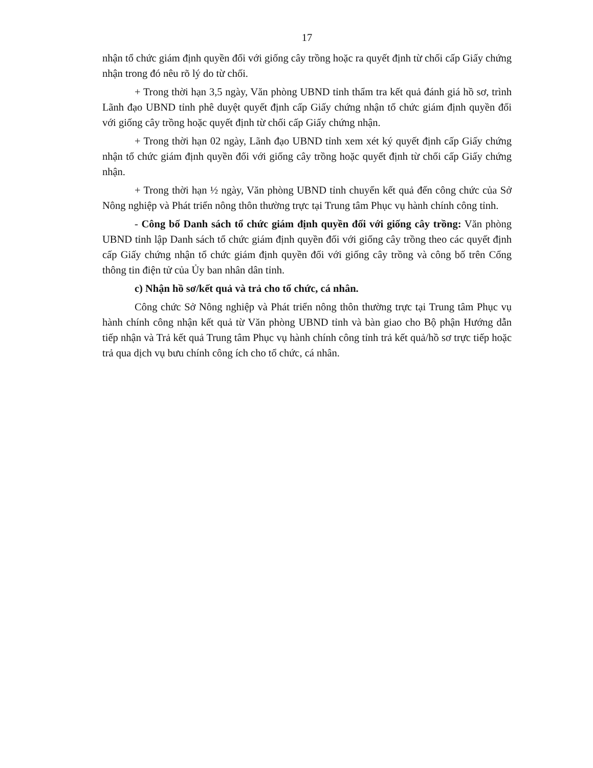17
nhận tổ chức giám định quyền đối với giống cây trồng hoặc ra quyết định từ chối cấp Giấy chứng nhận trong đó nêu rõ lý do từ chối.
+ Trong thời hạn 3,5 ngày, Văn phòng UBND tỉnh thẩm tra kết quả đánh giá hồ sơ, trình Lãnh đạo UBND tỉnh phê duyệt quyết định cấp Giấy chứng nhận tổ chức giám định quyền đối với giống cây trồng hoặc quyết định từ chối cấp Giấy chứng nhận.
+ Trong thời hạn 02 ngày, Lãnh đạo UBND tỉnh xem xét ký quyết định cấp Giấy chứng nhận tổ chức giám định quyền đối với giống cây trồng hoặc quyết định từ chối cấp Giấy chứng nhận.
+ Trong thời hạn ½ ngày, Văn phòng UBND tỉnh chuyển kết quả đến công chức của Sở Nông nghiệp và Phát triển nông thôn thường trực tại Trung tâm Phục vụ hành chính công tỉnh.
- Công bố Danh sách tổ chức giám định quyền đối với giống cây trồng: Văn phòng UBND tỉnh lập Danh sách tổ chức giám định quyền đối với giống cây trồng theo các quyết định cấp Giấy chứng nhận tổ chức giám định quyền đối với giống cây trồng và công bố trên Cổng thông tin điện tử của Ủy ban nhân dân tỉnh.
c) Nhận hồ sơ/kết quả và trả cho tổ chức, cá nhân.
Công chức Sở Nông nghiệp và Phát triển nông thôn thường trực tại Trung tâm Phục vụ hành chính công nhận kết quả từ Văn phòng UBND tỉnh và bàn giao cho Bộ phận Hướng dẫn tiếp nhận và Trả kết quả Trung tâm Phục vụ hành chính công tỉnh trả kết quả/hồ sơ trực tiếp hoặc trả qua dịch vụ bưu chính công ích cho tổ chức, cá nhân.